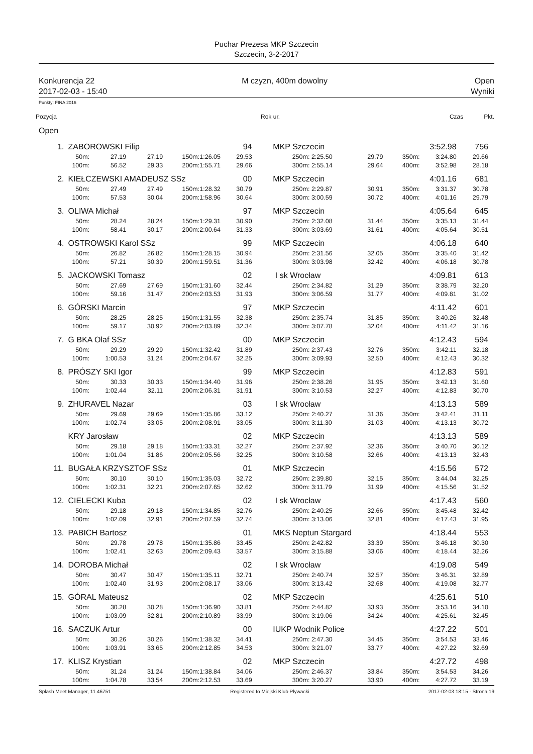Puchar Prezesa MKP Szczecin
Szczecin, 3-2-2017
Konkurencja 22 M czyzn, 400m dowolny Open
2017-02-03 - 15:40 Wyniki
Punkty: FINA 2016
Pozycja Rok ur. Czas Pkt.
Open
| 1. | ZABOROWSKI Filip | | | | | 94 | MKP Szczecin | | | | 3:52.98 | 756 |
| | 50m: | 27.19 | 27.19 | 150m: | 1:26.05 | 29.53 | 250m: | 2:25.50 | 29.79 | 350m: | 3:24.80 | 29.66 |
| | 100m: | 56.52 | 29.33 | 200m: | 1:55.71 | 29.66 | 300m: | 2:55.14 | 29.64 | 400m: | 3:52.98 | 28.18 |
| 2. | KIEŁCZEWSKI AMADEUSZ SSz | | | | | 00 | MKP Szczecin | | | | 4:01.16 | 681 |
| | 50m: | 27.49 | 27.49 | 150m: | 1:28.32 | 30.79 | 250m: | 2:29.87 | 30.91 | 350m: | 3:31.37 | 30.78 |
| | 100m: | 57.53 | 30.04 | 200m: | 1:58.96 | 30.64 | 300m: | 3:00.59 | 30.72 | 400m: | 4:01.16 | 29.79 |
| 3. | OLIWA Michał | | | | | 97 | MKP Szczecin | | | | 4:05.64 | 645 |
| | 50m: | 28.24 | 28.24 | 150m: | 1:29.31 | 30.90 | 250m: | 2:32.08 | 31.44 | 350m: | 3:35.13 | 31.44 |
| | 100m: | 58.41 | 30.17 | 200m: | 2:00.64 | 31.33 | 300m: | 3:03.69 | 31.61 | 400m: | 4:05.64 | 30.51 |
| 4. | OSTROWSKI Karol SSz | | | | | 99 | MKP Szczecin | | | | 4:06.18 | 640 |
| | 50m: | 26.82 | 26.82 | 150m: | 1:28.15 | 30.94 | 250m: | 2:31.56 | 32.05 | 350m: | 3:35.40 | 31.42 |
| | 100m: | 57.21 | 30.39 | 200m: | 1:59.51 | 31.36 | 300m: | 3:03.98 | 32.42 | 400m: | 4:06.18 | 30.78 |
| 5. | JACKOWSKI Tomasz | | | | | 02 | I sk Wrocław | | | | 4:09.81 | 613 |
| | 50m: | 27.69 | 27.69 | 150m: | 1:31.60 | 32.44 | 250m: | 2:34.82 | 31.29 | 350m: | 3:38.79 | 32.20 |
| | 100m: | 59.16 | 31.47 | 200m: | 2:03.53 | 31.93 | 300m: | 3:06.59 | 31.77 | 400m: | 4:09.81 | 31.02 |
| 6. | GÓRSKI Marcin | | | | | 97 | MKP Szczecin | | | | 4:11.42 | 601 |
| | 50m: | 28.25 | 28.25 | 150m: | 1:31.55 | 32.38 | 250m: | 2:35.74 | 31.85 | 350m: | 3:40.26 | 32.48 |
| | 100m: | 59.17 | 30.92 | 200m: | 2:03.89 | 32.34 | 300m: | 3:07.78 | 32.04 | 400m: | 4:11.42 | 31.16 |
| 7. | G BKA Olaf SSz | | | | | 00 | MKP Szczecin | | | | 4:12.43 | 594 |
| | 50m: | 29.29 | 29.29 | 150m: | 1:32.42 | 31.89 | 250m: | 2:37.43 | 32.76 | 350m: | 3:42.11 | 32.18 |
| | 100m: | 1:00.53 | 31.24 | 200m: | 2:04.67 | 32.25 | 300m: | 3:09.93 | 32.50 | 400m: | 4:12.43 | 30.32 |
| 8. | PRÓSZY SKI Igor | | | | | 99 | MKP Szczecin | | | | 4:12.83 | 591 |
| | 50m: | 30.33 | 30.33 | 150m: | 1:34.40 | 31.96 | 250m: | 2:38.26 | 31.95 | 350m: | 3:42.13 | 31.60 |
| | 100m: | 1:02.44 | 32.11 | 200m: | 2:06.31 | 31.91 | 300m: | 3:10.53 | 32.27 | 400m: | 4:12.83 | 30.70 |
| 9. | ZHURAVEL Nazar | | | | | 03 | I sk Wrocław | | | | 4:13.13 | 589 |
| | 50m: | 29.69 | 29.69 | 150m: | 1:35.86 | 33.12 | 250m: | 2:40.27 | 31.36 | 350m: | 3:42.41 | 31.11 |
| | 100m: | 1:02.74 | 33.05 | 200m: | 2:08.91 | 33.05 | 300m: | 3:11.30 | 31.03 | 400m: | 4:13.13 | 30.72 |
| | KRY Jarosław | | | | | 02 | MKP Szczecin | | | | 4:13.13 | 589 |
| | 50m: | 29.18 | 29.18 | 150m: | 1:33.31 | 32.27 | 250m: | 2:37.92 | 32.36 | 350m: | 3:40.70 | 30.12 |
| | 100m: | 1:01.04 | 31.86 | 200m: | 2:05.56 | 32.25 | 300m: | 3:10.58 | 32.66 | 400m: | 4:13.13 | 32.43 |
| 11. | BUGAŁA KRZYSZTOF SSz | | | | | 01 | MKP Szczecin | | | | 4:15.56 | 572 |
| | 50m: | 30.10 | 30.10 | 150m: | 1:35.03 | 32.72 | 250m: | 2:39.80 | 32.15 | 350m: | 3:44.04 | 32.25 |
| | 100m: | 1:02.31 | 32.21 | 200m: | 2:07.65 | 32.62 | 300m: | 3:11.79 | 31.99 | 400m: | 4:15.56 | 31.52 |
| 12. | CIELECKI Kuba | | | | | 02 | I sk Wrocław | | | | 4:17.43 | 560 |
| | 50m: | 29.18 | 29.18 | 150m: | 1:34.85 | 32.76 | 250m: | 2:40.25 | 32.66 | 350m: | 3:45.48 | 32.42 |
| | 100m: | 1:02.09 | 32.91 | 200m: | 2:07.59 | 32.74 | 300m: | 3:13.06 | 32.81 | 400m: | 4:17.43 | 31.95 |
| 13. | PABICH Bartosz | | | | | 01 | MKS Neptun Stargard | | | | 4:18.44 | 553 |
| | 50m: | 29.78 | 29.78 | 150m: | 1:35.86 | 33.45 | 250m: | 2:42.82 | 33.39 | 350m: | 3:46.18 | 30.30 |
| | 100m: | 1:02.41 | 32.63 | 200m: | 2:09.43 | 33.57 | 300m: | 3:15.88 | 33.06 | 400m: | 4:18.44 | 32.26 |
| 14. | DOROBA Michał | | | | | 02 | I sk Wrocław | | | | 4:19.08 | 549 |
| | 50m: | 30.47 | 30.47 | 150m: | 1:35.11 | 32.71 | 250m: | 2:40.74 | 32.57 | 350m: | 3:46.31 | 32.89 |
| | 100m: | 1:02.40 | 31.93 | 200m: | 2:08.17 | 33.06 | 300m: | 3:13.42 | 32.68 | 400m: | 4:19.08 | 32.77 |
| 15. | GÓRAL Mateusz | | | | | 02 | MKP Szczecin | | | | 4:25.61 | 510 |
| | 50m: | 30.28 | 30.28 | 150m: | 1:36.90 | 33.81 | 250m: | 2:44.82 | 33.93 | 350m: | 3:53.16 | 34.10 |
| | 100m: | 1:03.09 | 32.81 | 200m: | 2:10.89 | 33.99 | 300m: | 3:19.06 | 34.24 | 400m: | 4:25.61 | 32.45 |
| 16. | SACZUK Artur | | | | | 00 | IUKP Wodnik Police | | | | 4:27.22 | 501 |
| | 50m: | 30.26 | 30.26 | 150m: | 1:38.32 | 34.41 | 250m: | 2:47.30 | 34.45 | 350m: | 3:54.53 | 33.46 |
| | 100m: | 1:03.91 | 33.65 | 200m: | 2:12.85 | 34.53 | 300m: | 3:21.07 | 33.77 | 400m: | 4:27.22 | 32.69 |
| 17. | KLISZ Krystian | | | | | 02 | MKP Szczecin | | | | 4:27.72 | 498 |
| | 50m: | 31.24 | 31.24 | 150m: | 1:38.84 | 34.06 | 250m: | 2:46.37 | 33.84 | 350m: | 3:54.53 | 34.26 |
| | 100m: | 1:04.78 | 33.54 | 200m: | 2:12.53 | 33.69 | 300m: | 3:20.27 | 33.90 | 400m: | 4:27.72 | 33.19 |
Splash Meet Manager, 11.46751 Registered to Miejski Klub Plywacki 2017-02-03 18:15 - Strona 19